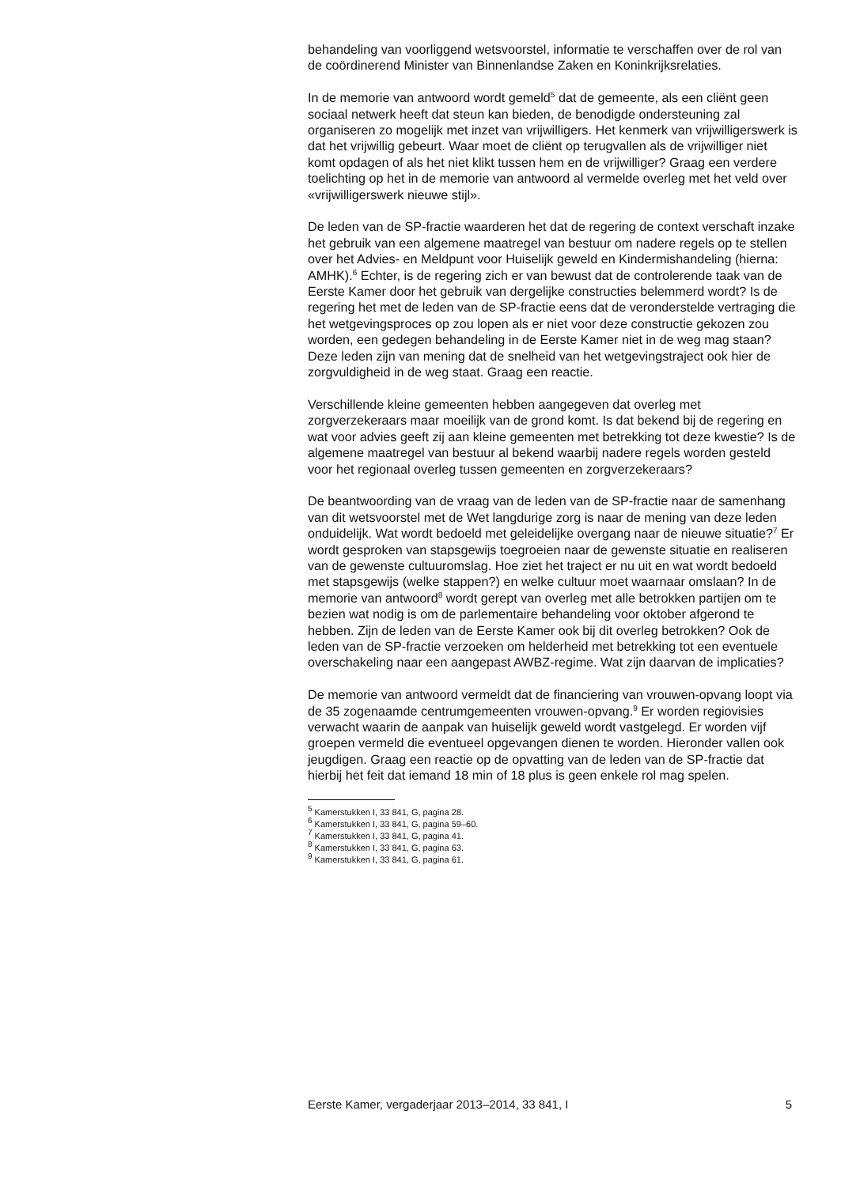behandeling van voorliggend wetsvoorstel, informatie te verschaffen over de rol van de coördinerend Minister van Binnenlandse Zaken en Koninkrijksrelaties.
In de memorie van antwoord wordt gemeld<sup>5</sup> dat de gemeente, als een cliënt geen sociaal netwerk heeft dat steun kan bieden, de benodigde ondersteuning zal organiseren zo mogelijk met inzet van vrijwilligers. Het kenmerk van vrijwilligerswerk is dat het vrijwillig gebeurt. Waar moet de cliënt op terugvallen als de vrijwilliger niet komt opdagen of als het niet klikt tussen hem en de vrijwilliger? Graag een verdere toelichting op het in de memorie van antwoord al vermelde overleg met het veld over «vrijwilligerswerk nieuwe stijl».
De leden van de SP-fractie waarderen het dat de regering de context verschaft inzake het gebruik van een algemene maatregel van bestuur om nadere regels op te stellen over het Advies- en Meldpunt voor Huiselijk geweld en Kindermishandeling (hierna: AMHK).<sup>6</sup> Echter, is de regering zich er van bewust dat de controlerende taak van de Eerste Kamer door het gebruik van dergelijke constructies belemmerd wordt? Is de regering het met de leden van de SP-fractie eens dat de veronderstelde vertraging die het wetgevingsproces op zou lopen als er niet voor deze constructie gekozen zou worden, een gedegen behandeling in de Eerste Kamer niet in de weg mag staan? Deze leden zijn van mening dat de snelheid van het wetgevingstraject ook hier de zorgvuldigheid in de weg staat. Graag een reactie.
Verschillende kleine gemeenten hebben aangegeven dat overleg met zorgverzekeraars maar moeilijk van de grond komt. Is dat bekend bij de regering en wat voor advies geeft zij aan kleine gemeenten met betrekking tot deze kwestie? Is de algemene maatregel van bestuur al bekend waarbij nadere regels worden gesteld voor het regionaal overleg tussen gemeenten en zorgverzekeraars?
De beantwoording van de vraag van de leden van de SP-fractie naar de samenhang van dit wetsvoorstel met de Wet langdurige zorg is naar de mening van deze leden onduidelijk. Wat wordt bedoeld met geleidelijke overgang naar de nieuwe situatie?<sup>7</sup> Er wordt gesproken van stapsgewijs toegroeien naar de gewenste situatie en realiseren van de gewenste cultuuromslag. Hoe ziet het traject er nu uit en wat wordt bedoeld met stapsgewijs (welke stappen?) en welke cultuur moet waarnaar omslaan? In de memorie van antwoord<sup>8</sup> wordt gerept van overleg met alle betrokken partijen om te bezien wat nodig is om de parlementaire behandeling voor oktober afgerond te hebben. Zijn de leden van de Eerste Kamer ook bij dit overleg betrokken? Ook de leden van de SP-fractie verzoeken om helderheid met betrekking tot een eventuele overschakeling naar een aangepast AWBZ-regime. Wat zijn daarvan de implicaties?
De memorie van antwoord vermeldt dat de financiering van vrouwen-opvang loopt via de 35 zogenaamde centrumgemeenten vrouwen-opvang.<sup>9</sup> Er worden regiovisies verwacht waarin de aanpak van huiselijk geweld wordt vastgelegd. Er worden vijf groepen vermeld die eventueel opgevangen dienen te worden. Hieronder vallen ook jeugdigen. Graag een reactie op de opvatting van de leden van de SP-fractie dat hierbij het feit dat iemand 18 min of 18 plus is geen enkele rol mag spelen.
<sup>5</sup> Kamerstukken I, 33 841, G, pagina 28.
<sup>6</sup> Kamerstukken I, 33 841, G, pagina 59–60.
<sup>7</sup> Kamerstukken I, 33 841, G, pagina 41.
<sup>8</sup> Kamerstukken I, 33 841, G, pagina 63.
<sup>9</sup> Kamerstukken I, 33 841, G, pagina 61.
Eerste Kamer, vergaderjaar 2013–2014, 33 841, I 5